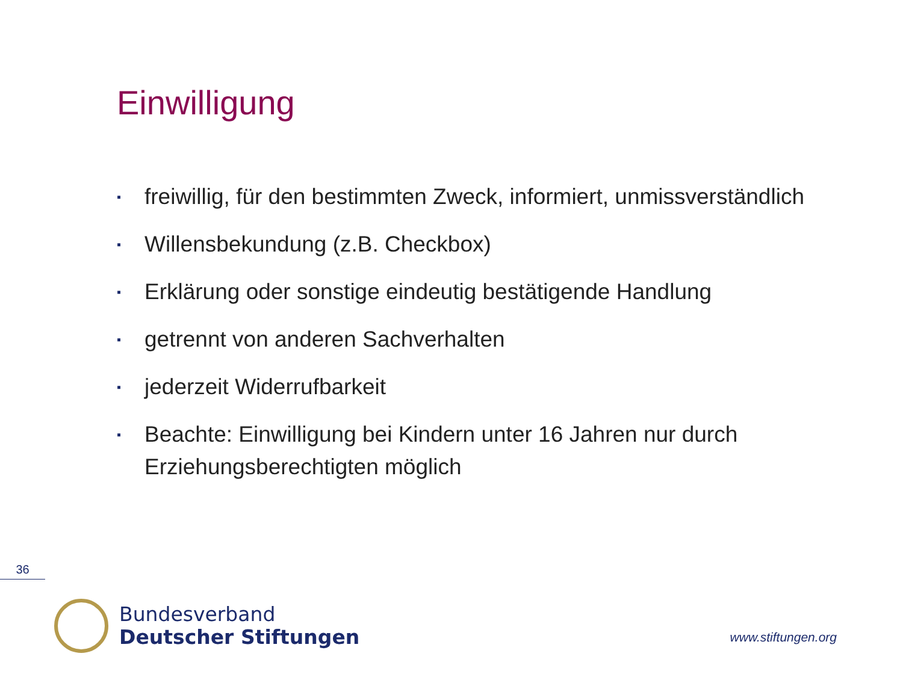Einwilligung
▪ freiwillig, für den bestimmten Zweck, informiert, unmissverständlich
▪ Willensbekundung (z.B. Checkbox)
▪ Erklärung oder sonstige eindeutig bestätigende Handlung
▪ getrennt von anderen Sachverhalten
▪ jederzeit Widerrufbarkeit
▪ Beachte: Einwilligung bei Kindern unter 16 Jahren nur durch Erziehungsberechtigten möglich
36
Bundesverband
Deutscher Stiftungen
www.stiftungen.org